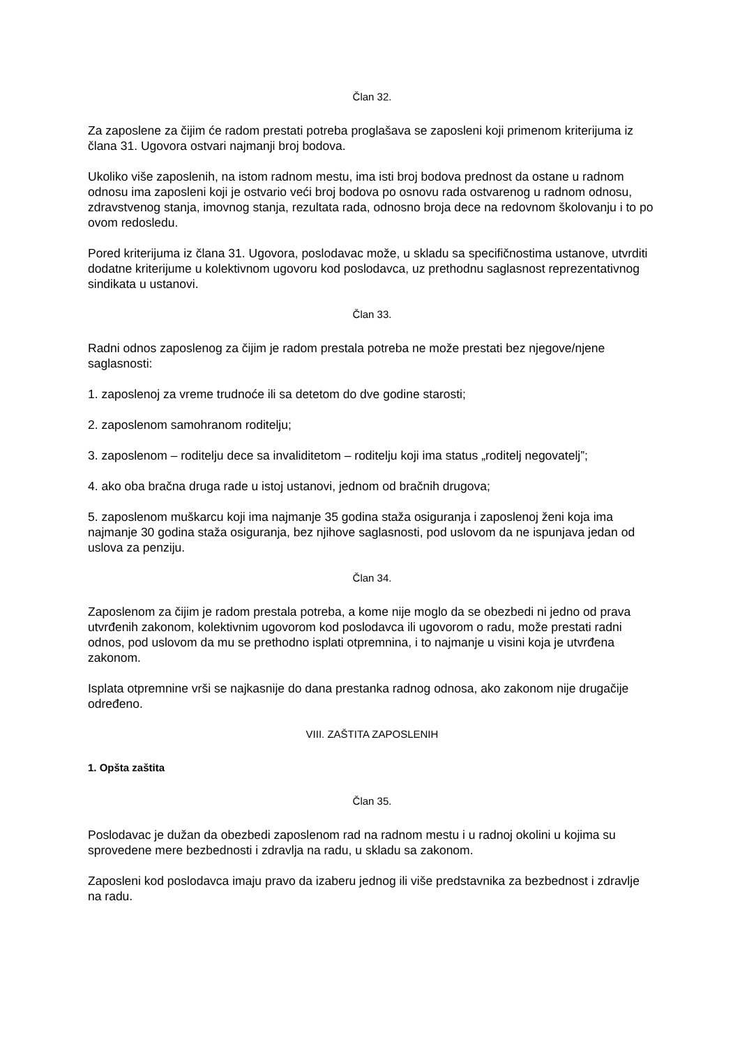Član 32.
Za zaposlene za čijim će radom prestati potreba proglašava se zaposleni koji primenom kriterijuma iz člana 31. Ugovora ostvari najmanji broj bodova.
Ukoliko više zaposlenih, na istom radnom mestu, ima isti broj bodova prednost da ostane u radnom odnosu ima zaposleni koji je ostvario veći broj bodova po osnovu rada ostvarenog u radnom odnosu, zdravstvenog stanja, imovnog stanja, rezultata rada, odnosno broja dece na redovnom školovanju i to po ovom redosledu.
Pored kriterijuma iz člana 31. Ugovora, poslodavac može, u skladu sa specifičnostima ustanove, utvrditi dodatne kriterijume u kolektivnom ugovoru kod poslodavca, uz prethodnu saglasnost reprezentativnog sindikata u ustanovi.
Član 33.
Radni odnos zaposlenog za čijim je radom prestala potreba ne može prestati bez njegove/njene saglasnosti:
1. zaposlenoj za vreme trudnoće ili sa detetom do dve godine starosti;
2. zaposlenom samohranom roditelju;
3. zaposlenom – roditelju dece sa invaliditetom – roditelju koji ima status „roditelj negovatelj”;
4. ako oba bračna druga rade u istoj ustanovi, jednom od bračnih drugova;
5. zaposlenom muškarcu koji ima najmanje 35 godina staža osiguranja i zaposlenoj ženi koja ima najmanje 30 godina staža osiguranja, bez njihove saglasnosti, pod uslovom da ne ispunjava jedan od uslova za penziju.
Član 34.
Zaposlenom za čijim je radom prestala potreba, a kome nije moglo da se obezbedi ni jedno od prava utvrđenih zakonom, kolektivnim ugovorom kod poslodavca ili ugovorom o radu, može prestati radni odnos, pod uslovom da mu se prethodno isplati otpremnina, i to najmanje u visini koja je utvrđena zakonom.
Isplata otpremnine vrši se najkasnije do dana prestanka radnog odnosa, ako zakonom nije drugačije određeno.
VIII. ZAŠTITA ZAPOSLENIH
1. Opšta zaštita
Član 35.
Poslodavac je dužan da obezbedi zaposlenom rad na radnom mestu i u radnoj okolini u kojima su sprovedene mere bezbednosti i zdravlja na radu, u skladu sa zakonom.
Zaposleni kod poslodavca imaju pravo da izaberu jednog ili više predstavnika za bezbednost i zdravlje na radu.